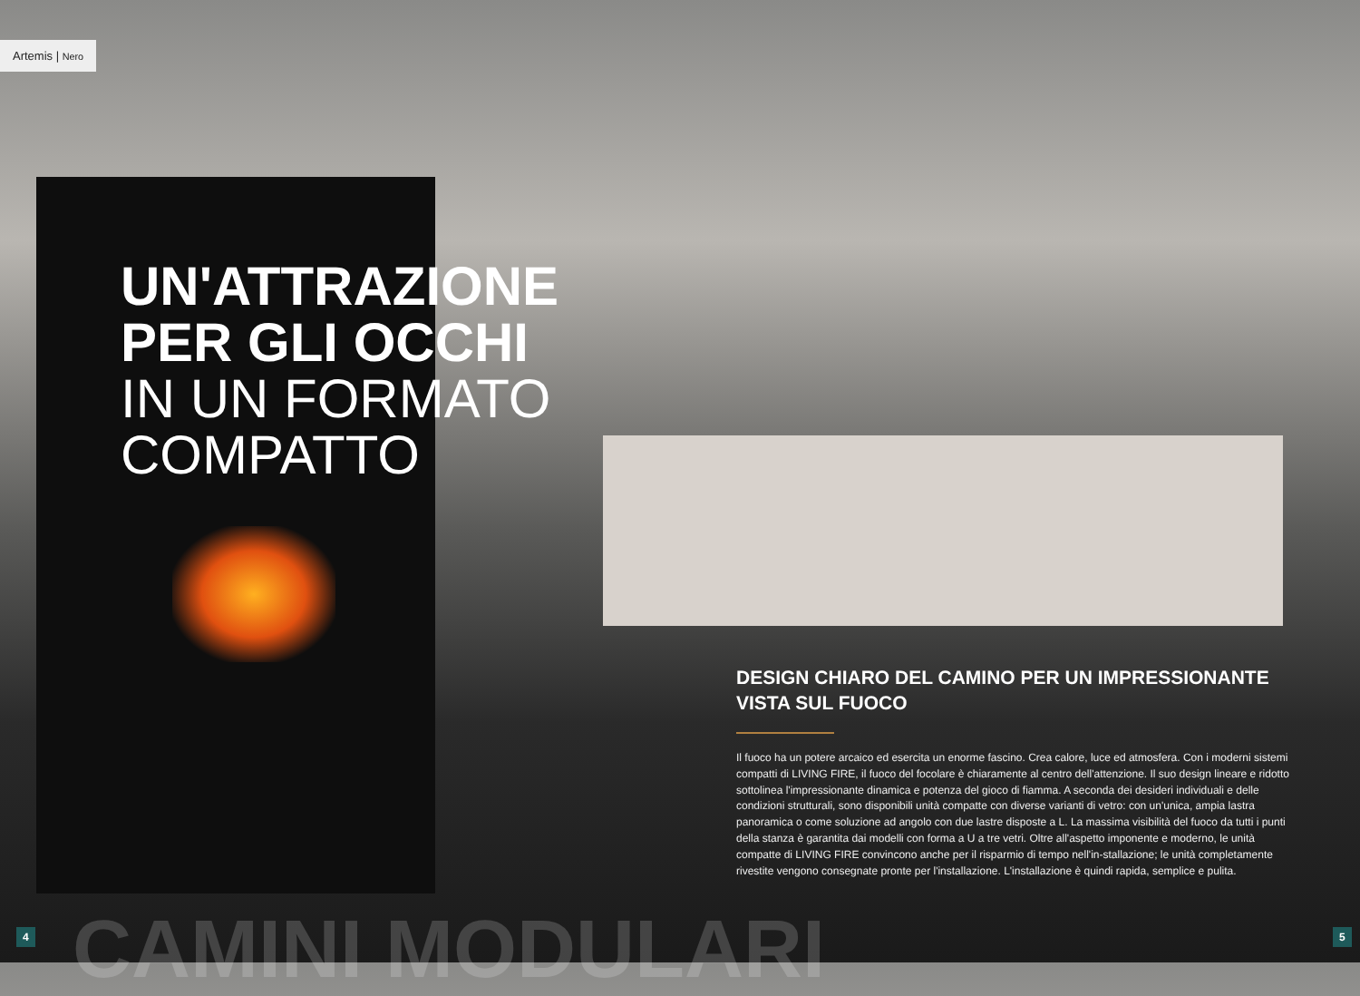Artemis | Nero
UN'ATTRAZIONE
PER GLI OCCHI
IN UN FORMATO
COMPATTO
DESIGN CHIARO DEL CAMINO PER UN IMPRESSIONANTE VISTA SUL FUOCO
Il fuoco ha un potere arcaico ed esercita un enorme fascino. Crea calore, luce ed atmosfera. Con i moderni sistemi compatti di LIVING FIRE, il fuoco del focolare è chiaramente al centro dell'attenzione. Il suo design lineare e ridotto sottolinea l'impressionante dinamica e potenza del gioco di fiamma. A seconda dei desideri individuali e delle condizioni strutturali, sono disponibili unità compatte con diverse varianti di vetro: con un'unica, ampia lastra panoramica o come soluzione ad angolo con due lastre disposte a L. La massima visibilità del fuoco da tutti i punti della stanza è garantita dai modelli con forma a U a tre vetri. Oltre all'aspetto imponente e moderno, le unità compatte di LIVING FIRE convincono anche per il risparmio di tempo nell'in-stallazione; le unità completamente rivestite vengono consegnate pronte per l'installazione. L'installazione è quindi rapida, semplice e pulita.
4 CAMINI MODULARI 5